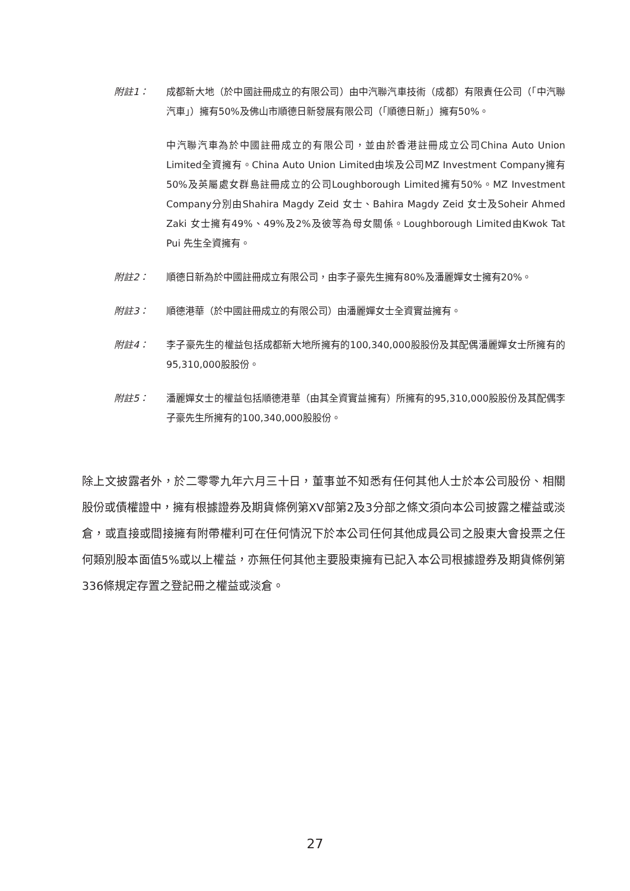附註1： 成都新大地（於中國註冊成立的有限公司）由中汽聯汽車技術（成都）有限責任公司（「中汽聯汽車」）擁有50%及佛山市順德日新發展有限公司（「順德日新」）擁有50%。
中汽聯汽車為於中國註冊成立的有限公司，並由於香港註冊成立公司China Auto Union Limited全資擁有。China Auto Union Limited由埃及公司MZ Investment Company擁有50%及英屬處女群島註冊成立的公司Loughborough Limited擁有50%。MZ Investment Company分別由Shahira Magdy Zeid 女士、Bahira Magdy Zeid 女士及Soheir Ahmed Zaki 女士擁有49%、49%及2%及彼等為母女關係。Loughborough Limited由Kwok Tat Pui 先生全資擁有。
附註2： 順德日新為於中國註冊成立有限公司，由李子豪先生擁有80%及潘麗嬋女士擁有20%。
附註3： 順德港華（於中國註冊成立的有限公司）由潘麗嬋女士全資實益擁有。
附註4： 李子豪先生的權益包括成都新大地所擁有的100,340,000股股份及其配偶潘麗嬋女士所擁有的95,310,000股股份。
附註5： 潘麗嬋女士的權益包括順德港華（由其全資實益擁有）所擁有的95,310,000股股份及其配偶李子豪先生所擁有的100,340,000股股份。
除上文披露者外，於二零零九年六月三十日，董事並不知悉有任何其他人士於本公司股份、相關股份或債權證中，擁有根據證券及期貨條例第XV部第2及3分部之條文須向本公司披露之權益或淡倉，或直接或間接擁有附帶權利可在任何情況下於本公司任何其他成員公司之股東大會投票之任何類別股本面值5%或以上權益，亦無任何其他主要股東擁有已記入本公司根據證券及期貨條例第336條規定存置之登記冊之權益或淡倉。
27